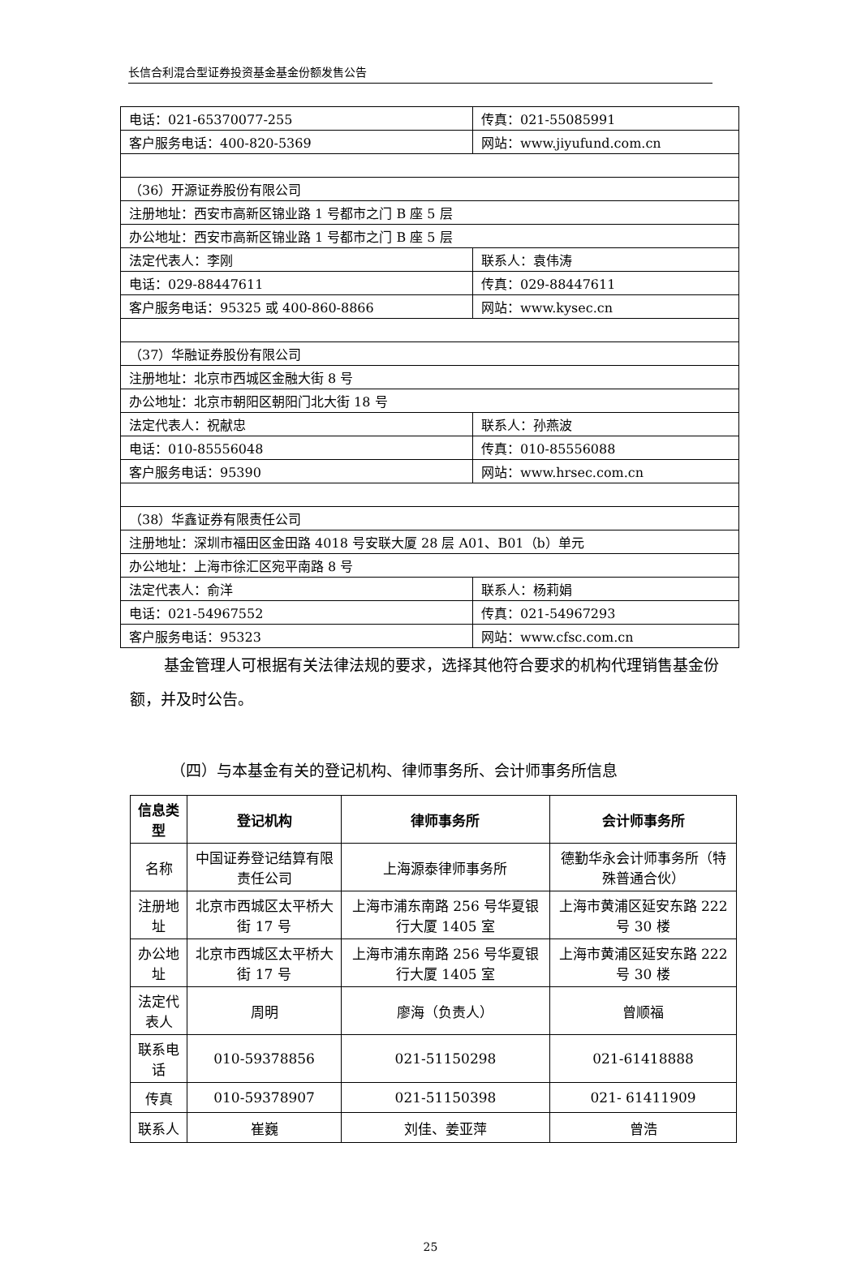长信合利混合型证券投资基金基金份额发售公告
| 电话：021-65370077-255 | 传真：021-55085991 |
| 客户服务电话：400-820-5369 | 网站：www.jiyufund.com.cn |
| （36）开源证券股份有限公司 | |
| 注册地址：西安市高新区锦业路 1 号都市之门 B 座 5 层 | |
| 办公地址：西安市高新区锦业路 1 号都市之门 B 座 5 层 | |
| 法定代表人：李刚 | 联系人：袁伟涛 |
| 电话：029-88447611 | 传真：029-88447611 |
| 客户服务电话：95325 或 400-860-8866 | 网站：www.kysec.cn |
| （37）华融证券股份有限公司 | |
| 注册地址：北京市西城区金融大街 8 号 | |
| 办公地址：北京市朝阳区朝阳门北大街 18 号 | |
| 法定代表人：祝献忠 | 联系人：孙燕波 |
| 电话：010-85556048 | 传真：010-85556088 |
| 客户服务电话：95390 | 网站：www.hrsec.com.cn |
| （38）华鑫证券有限责任公司 | |
| 注册地址：深圳市福田区金田路 4018 号安联大厦 28 层 A01、B01（b）单元 | |
| 办公地址：上海市徐汇区宛平南路 8 号 | |
| 法定代表人：俞洋 | 联系人：杨莉娟 |
| 电话：021-54967552 | 传真：021-54967293 |
| 客户服务电话：95323 | 网站：www.cfsc.com.cn |
基金管理人可根据有关法律法规的要求，选择其他符合要求的机构代理销售基金份额，并及时公告。
（四）与本基金有关的登记机构、律师事务所、会计师事务所信息
| 信息类型 | 登记机构 | 律师事务所 | 会计师事务所 |
| --- | --- | --- | --- |
| 名称 | 中国证券登记结算有限责任公司 | 上海源泰律师事务所 | 德勤华永会计师事务所（特殊普通合伙） |
| 注册地址 | 北京市西城区太平桥大街 17 号 | 上海市浦东南路 256 号华夏银行大厦 1405 室 | 上海市黄浦区延安东路 222 号 30 楼 |
| 办公地址 | 北京市西城区太平桥大街 17 号 | 上海市浦东南路 256 号华夏银行大厦 1405 室 | 上海市黄浦区延安东路 222 号 30 楼 |
| 法定代表人 | 周明 | 廖海（负责人） | 曾顺福 |
| 联系电话 | 010-59378856 | 021-51150298 | 021-61418888 |
| 传真 | 010-59378907 | 021-51150398 | 021- 61411909 |
| 联系人 | 崔巍 | 刘佳、姜亚萍 | 曾浩 |
25